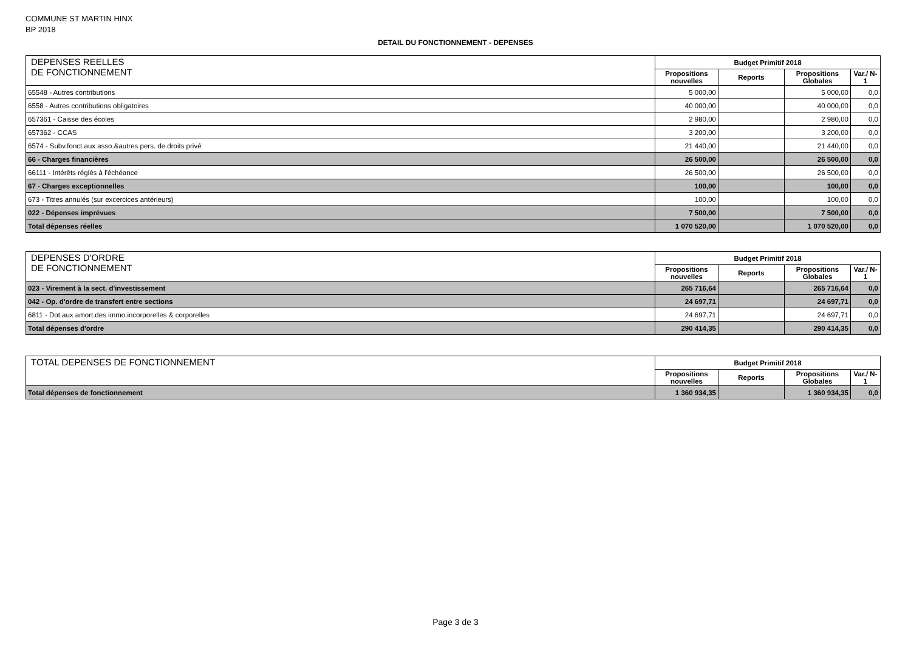COMMUNE ST MARTIN HINX
BP 2018
DETAIL DU FONCTIONNEMENT - DEPENSES
| DEPENSES REELLES DE FONCTIONNEMENT | Budget Primitif 2018 | | | |
| --- | --- | --- | --- | --- |
| | Propositions nouvelles | Reports | Propositions Globales | Var./ N-1 |
| 65548 - Autres contributions | 5 000,00 | | 5 000,00 | 0,0 |
| 6558 - Autres contributions obligatoires | 40 000,00 | | 40 000,00 | 0,0 |
| 657361 - Caisse des écoles | 2 980,00 | | 2 980,00 | 0,0 |
| 657362 - CCAS | 3 200,00 | | 3 200,00 | 0,0 |
| 6574 - Subv.fonct.aux asso.&autres pers. de droits privé | 21 440,00 | | 21 440,00 | 0,0 |
| 66 - Charges financières | 26 500,00 | | 26 500,00 | 0,0 |
| 66111 - Intérêts réglés à l'échéance | 26 500,00 | | 26 500,00 | 0,0 |
| 67 - Charges exceptionnelles | 100,00 | | 100,00 | 0,0 |
| 673 - Titres annulés (sur excercices antérieurs) | 100,00 | | 100,00 | 0,0 |
| 022 - Dépenses imprévues | 7 500,00 | | 7 500,00 | 0,0 |
| Total dépenses réelles | 1 070 520,00 | | 1 070 520,00 | 0,0 |
| DEPENSES D'ORDRE DE FONCTIONNEMENT | Budget Primitif 2018 | | | |
| --- | --- | --- | --- | --- |
| | Propositions nouvelles | Reports | Propositions Globales | Var./ N-1 |
| 023 - Virement à la sect. d'investissement | 265 716,64 | | 265 716,64 | 0,0 |
| 042 - Op. d'ordre de transfert entre sections | 24 697,71 | | 24 697,71 | 0,0 |
| 6811 - Dot.aux amort.des immo.incorporelles & corporelles | 24 697,71 | | 24 697,71 | 0,0 |
| Total dépenses d'ordre | 290 414,35 | | 290 414,35 | 0,0 |
| TOTAL DEPENSES DE FONCTIONNEMENT | Budget Primitif 2018 | | | |
| --- | --- | --- | --- | --- |
| | Propositions nouvelles | Reports | Propositions Globales | Var./ N-1 |
| Total dépenses de fonctionnement | 1 360 934,35 | | 1 360 934,35 | 0,0 |
Page 3 de 3